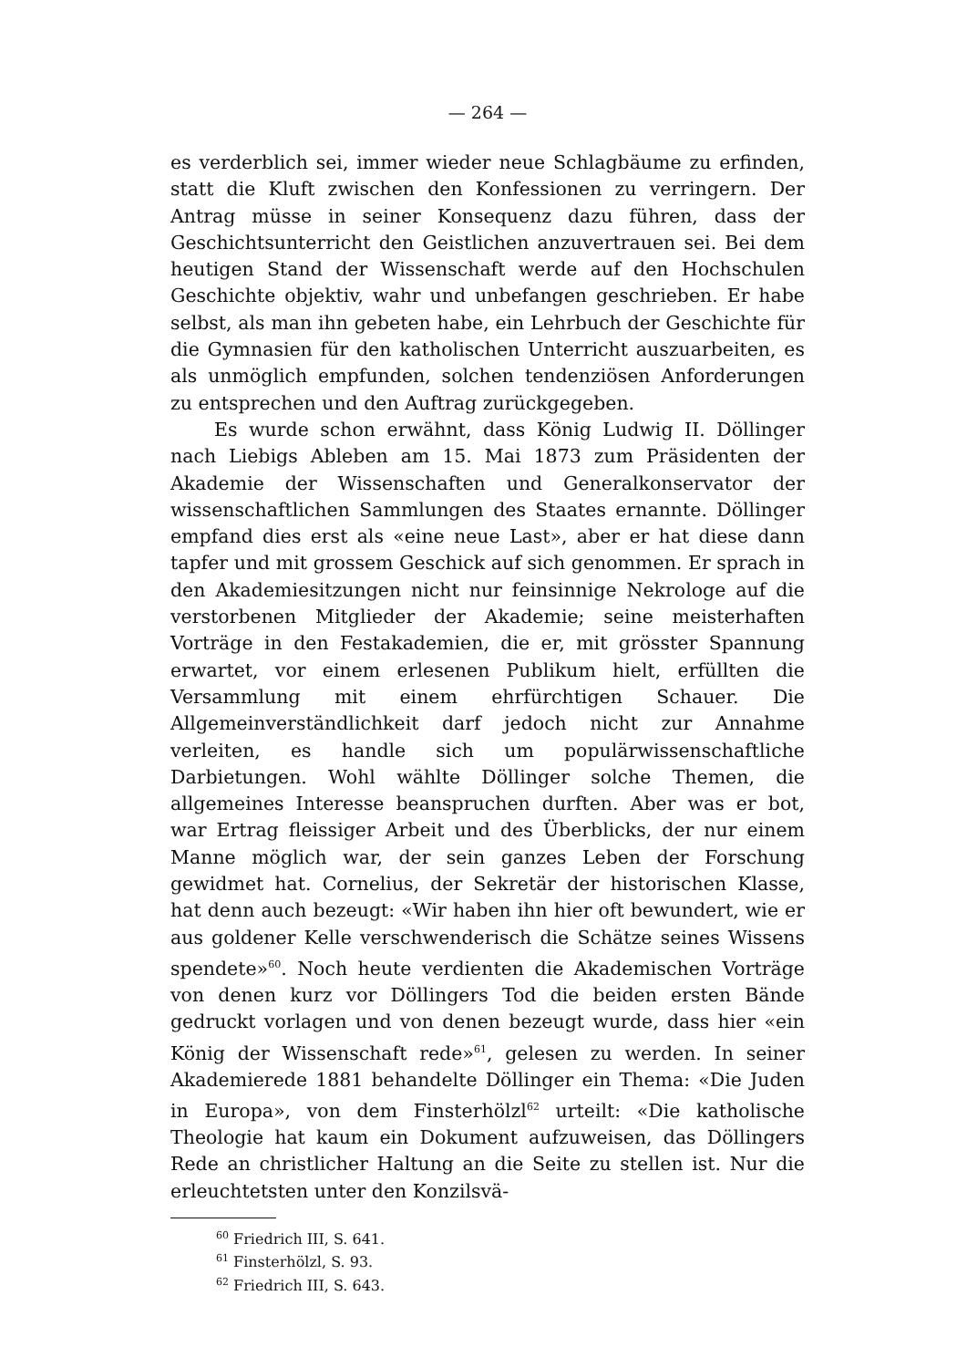— 264 —
es verderblich sei, immer wieder neue Schlagbäume zu erfinden, statt die Kluft zwischen den Konfessionen zu verringern. Der Antrag müsse in seiner Konsequenz dazu führen, dass der Geschichtsunterricht den Geistlichen anzuvertrauen sei. Bei dem heutigen Stand der Wissenschaft werde auf den Hochschulen Geschichte objektiv, wahr und unbefangen geschrieben. Er habe selbst, als man ihn gebeten habe, ein Lehrbuch der Geschichte für die Gymnasien für den katholischen Unterricht auszuarbeiten, es als unmöglich empfunden, solchen tendenziösen Anforderungen zu entsprechen und den Auftrag zurückgegeben.
Es wurde schon erwähnt, dass König Ludwig II. Döllinger nach Liebigs Ableben am 15. Mai 1873 zum Präsidenten der Akademie der Wissenschaften und Generalkonservator der wissenschaftlichen Sammlungen des Staates ernannte. Döllinger empfand dies erst als «eine neue Last», aber er hat diese dann tapfer und mit grossem Geschick auf sich genommen. Er sprach in den Akademiesitzungen nicht nur feinsinnige Nekrologe auf die verstorbenen Mitglieder der Akademie; seine meisterhaften Vorträge in den Festakademien, die er, mit grösster Spannung erwartet, vor einem erlesenen Publikum hielt, erfüllten die Versammlung mit einem ehrfürchtigen Schauer. Die Allgemeinverständlichkeit darf jedoch nicht zur Annahme verleiten, es handle sich um populärwissenschaftliche Darbietungen. Wohl wählte Döllinger solche Themen, die allgemeines Interesse beanspruchen durften. Aber was er bot, war Ertrag fleissiger Arbeit und des Überblicks, der nur einem Manne möglich war, der sein ganzes Leben der Forschung gewidmet hat. Cornelius, der Sekretär der historischen Klasse, hat denn auch bezeugt: «Wir haben ihn hier oft bewundert, wie er aus goldener Kelle verschwenderisch die Schätze seines Wissens spendete»<sup>60</sup>. Noch heute verdienten die Akademischen Vorträge von denen kurz vor Döllingers Tod die beiden ersten Bände gedruckt vorlagen und von denen bezeugt wurde, dass hier «ein König der Wissenschaft rede»<sup>61</sup>, gelesen zu werden. In seiner Akademierede 1881 behandelte Döllinger ein Thema: «Die Juden in Europa», von dem Finsterhölzl<sup>62</sup> urteilt: «Die katholische Theologie hat kaum ein Dokument aufzuweisen, das Döllingers Rede an christlicher Haltung an die Seite zu stellen ist. Nur die erleuchtetsten unter den Konzilsvä-
<sup>60</sup> Friedrich III, S. 641.
<sup>61</sup> Finsterhölzl, S. 93.
<sup>62</sup> Friedrich III, S. 643.